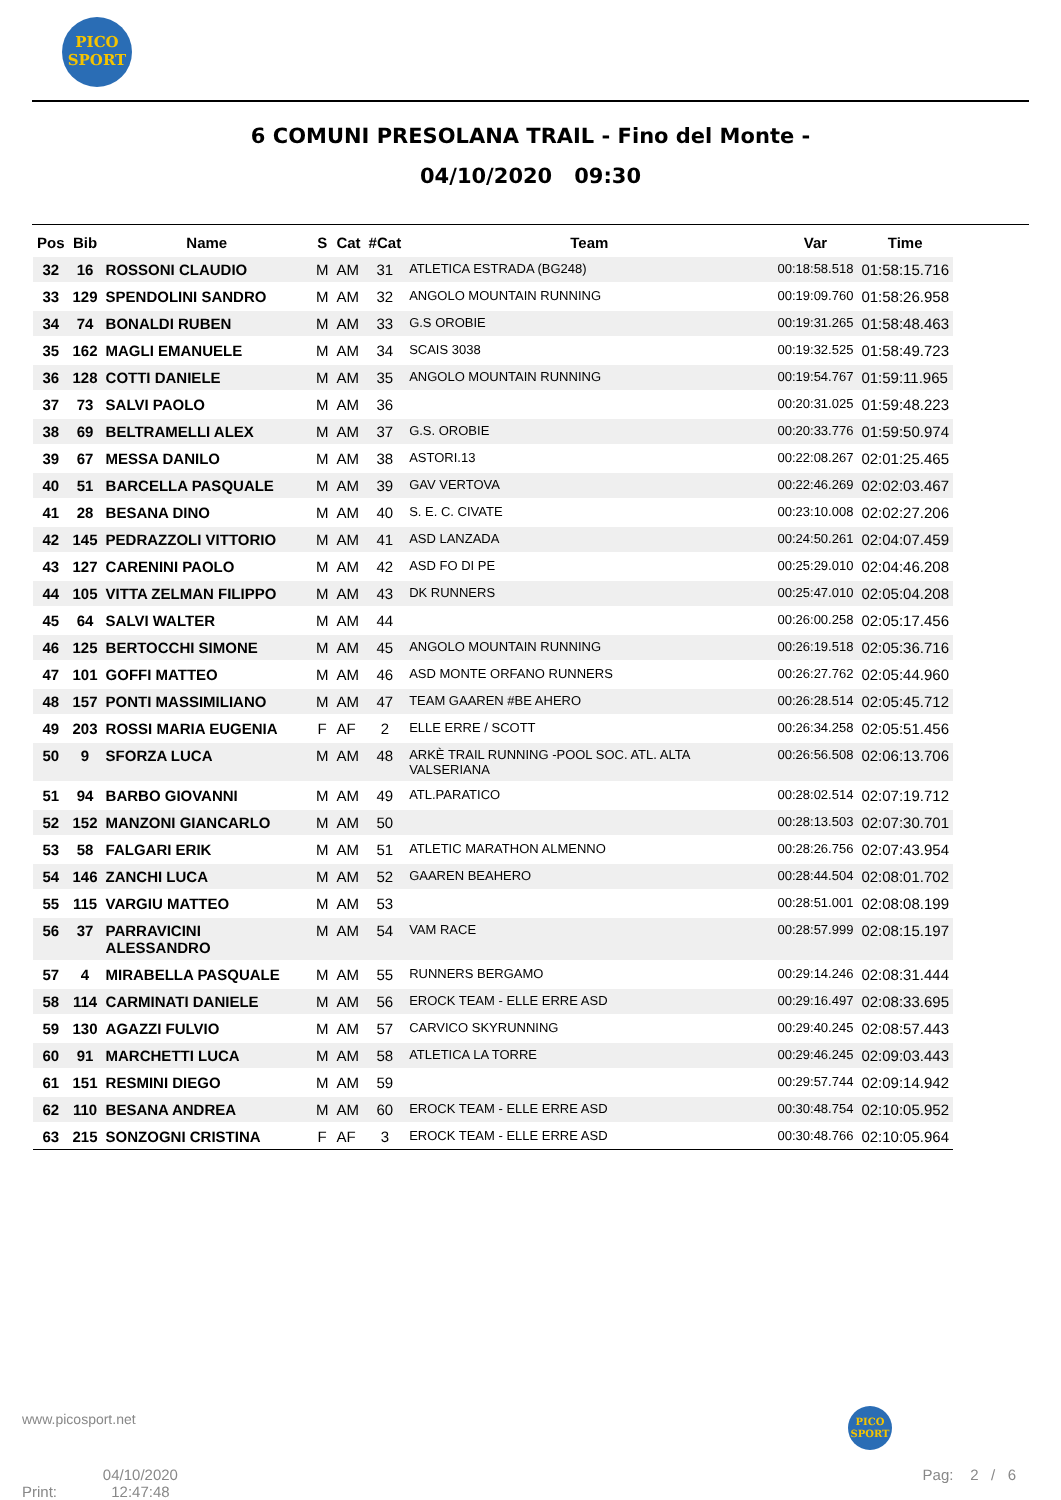PICO
SPORT
6 COMUNI PRESOLANA TRAIL - Fino del Monte -
04/10/2020 09:30
| Pos | Bib | Name | S | Cat | #Cat | Team | Var | Time |
| --- | --- | --- | --- | --- | --- | --- | --- | --- |
| 32 | 16 | ROSSONI CLAUDIO | M | AM | 31 | ATLETICA ESTRADA (BG248) | 00:18:58.518 | 01:58:15.716 |
| 33 | 129 | SPENDOLINI SANDRO | M | AM | 32 | ANGOLO MOUNTAIN RUNNING | 00:19:09.760 | 01:58:26.958 |
| 34 | 74 | BONALDI RUBEN | M | AM | 33 | G.S OROBIE | 00:19:31.265 | 01:58:48.463 |
| 35 | 162 | MAGLI EMANUELE | M | AM | 34 | SCAIS 3038 | 00:19:32.525 | 01:58:49.723 |
| 36 | 128 | COTTI DANIELE | M | AM | 35 | ANGOLO MOUNTAIN RUNNING | 00:19:54.767 | 01:59:11.965 |
| 37 | 73 | SALVI PAOLO | M | AM | 36 | | 00:20:31.025 | 01:59:48.223 |
| 38 | 69 | BELTRAMELLI ALEX | M | AM | 37 | G.S. OROBIE | 00:20:33.776 | 01:59:50.974 |
| 39 | 67 | MESSA DANILO | M | AM | 38 | ASTORI.13 | 00:22:08.267 | 02:01:25.465 |
| 40 | 51 | BARCELLA PASQUALE | M | AM | 39 | GAV VERTOVA | 00:22:46.269 | 02:02:03.467 |
| 41 | 28 | BESANA DINO | M | AM | 40 | S. E. C. CIVATE | 00:23:10.008 | 02:02:27.206 |
| 42 | 145 | PEDRAZZOLI VITTORIO | M | AM | 41 | ASD LANZADA | 00:24:50.261 | 02:04:07.459 |
| 43 | 127 | CARENINI PAOLO | M | AM | 42 | ASD FO DI PE | 00:25:29.010 | 02:04:46.208 |
| 44 | 105 | VITTA ZELMAN FILIPPO | M | AM | 43 | DK RUNNERS | 00:25:47.010 | 02:05:04.208 |
| 45 | 64 | SALVI WALTER | M | AM | 44 | | 00:26:00.258 | 02:05:17.456 |
| 46 | 125 | BERTOCCHI SIMONE | M | AM | 45 | ANGOLO MOUNTAIN RUNNING | 00:26:19.518 | 02:05:36.716 |
| 47 | 101 | GOFFI MATTEO | M | AM | 46 | ASD MONTE ORFANO RUNNERS | 00:26:27.762 | 02:05:44.960 |
| 48 | 157 | PONTI MASSIMILIANO | M | AM | 47 | TEAM GAAREN #BE AHERO | 00:26:28.514 | 02:05:45.712 |
| 49 | 203 | ROSSI MARIA EUGENIA | F | AF | 2 | ELLE ERRE / SCOTT | 00:26:34.258 | 02:05:51.456 |
| 50 | 9 | SFORZA LUCA | M | AM | 48 | ARKÈ TRAIL RUNNING -POOL SOC. ATL. ALTA VALSERIANA | 00:26:56.508 | 02:06:13.706 |
| 51 | 94 | BARBO GIOVANNI | M | AM | 49 | ATL.PARATICO | 00:28:02.514 | 02:07:19.712 |
| 52 | 152 | MANZONI GIANCARLO | M | AM | 50 | | 00:28:13.503 | 02:07:30.701 |
| 53 | 58 | FALGARI ERIK | M | AM | 51 | ATLETIC MARATHON ALMENNO | 00:28:26.756 | 02:07:43.954 |
| 54 | 146 | ZANCHI LUCA | M | AM | 52 | GAAREN BEAHERO | 00:28:44.504 | 02:08:01.702 |
| 55 | 115 | VARGIU MATTEO | M | AM | 53 | | 00:28:51.001 | 02:08:08.199 |
| 56 | 37 | PARRAVICINI ALESSANDRO | M | AM | 54 | VAM RACE | 00:28:57.999 | 02:08:15.197 |
| 57 | 4 | MIRABELLA PASQUALE | M | AM | 55 | RUNNERS BERGAMO | 00:29:14.246 | 02:08:31.444 |
| 58 | 114 | CARMINATI DANIELE | M | AM | 56 | EROCK TEAM - ELLE ERRE ASD | 00:29:16.497 | 02:08:33.695 |
| 59 | 130 | AGAZZI FULVIO | M | AM | 57 | CARVICO SKYRUNNING | 00:29:40.245 | 02:08:57.443 |
| 60 | 91 | MARCHETTI LUCA | M | AM | 58 | ATLETICA LA TORRE | 00:29:46.245 | 02:09:03.443 |
| 61 | 151 | RESMINI DIEGO | M | AM | 59 | | 00:29:57.744 | 02:09:14.942 |
| 62 | 110 | BESANA ANDREA | M | AM | 60 | EROCK TEAM - ELLE ERRE ASD | 00:30:48.754 | 02:10:05.952 |
| 63 | 215 | SONZOGNI CRISTINA | F | AF | 3 | EROCK TEAM - ELLE ERRE ASD | 00:30:48.766 | 02:10:05.964 |
www.picosport.net
PICO
SPORT
Print: 04/10/2020
12:47:48
Pag: 2 / 6